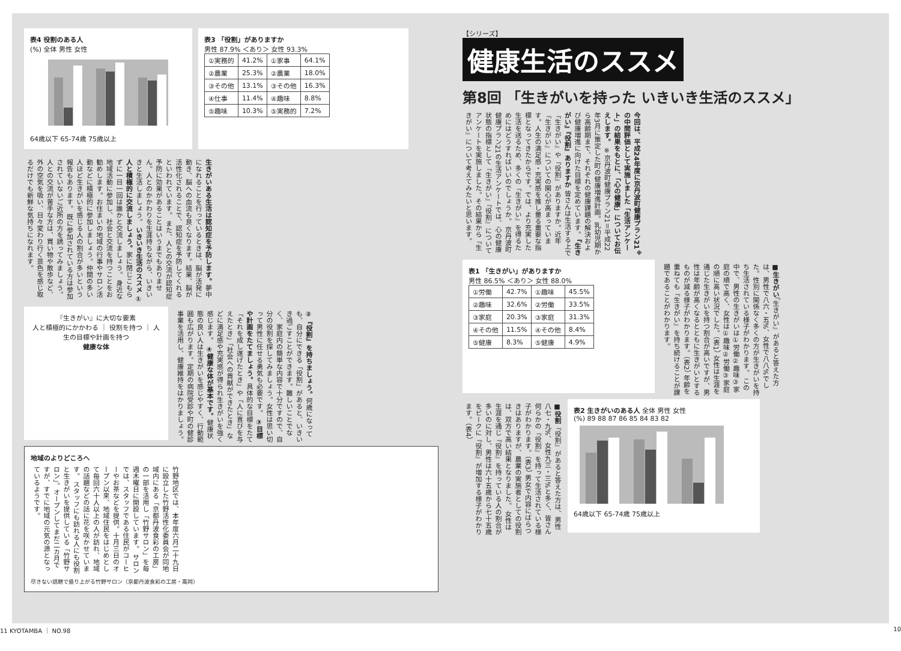表4 役割のある人
(%) 全体 男性 女性
64歳以下 65-74歳 75歳以上
表3 「役割」がありますか
男性 87.9% ＜あり＞ 女性 93.3%
| ①実務的 | 41.2% | ①家事 | 64.1% |
| ②農業 | 25.3% | ②農業 | 18.0% |
| ③その他 | 13.1% | ③その他 | 16.3% |
| ④仕事 | 11.4% | ④趣味 | 8.8% |
| ⑤趣味 | 10.3% | ⑤実務的 | 7.2% |
生きがいある生活は認知症を予防します。夢中になれることを行っているときは、脳が活発に動き、脳への血流も良くなります。結果、脳が活性化されることで、認知症を予防してくれるといわれています。 また、人との交流が認知症予防に効果があることはいうまでもありません。人とのかかわりを生涯持ちながら、いきいきと生活しましょう。 いきいき生活のススメ ①人と積極的に交流しましょう。家に閉じこもらずに一日一回は誰かと交流しましょう。 身近な地域活動に参加し、社会と交流を持つことをお勧めします。お住まいの地域の行事やサロン活動などに積極的に参加しましょう。仲間の多い人ほど生きがいを感じる人の割合が多いという報告もあります。 既に参加されている方は参加されていないご近所の方を誘ってみましょう。 人との交流が苦手な方は、買い物や散歩など、外の空気を吸い、日々変わり行く景色を感じ取るだけでも新鮮な気持ちになれます。
『生きがい』に大切な要素
人と積極的にかかわる ｜ 役割を持つ ｜ 人生の目標や計画を持つ
健康な体
②『役割』を持ちましょう。何歳になっても、自分にできる「役割」があると、いきいき過ごすことができます。難しいことでなく、家庭内の簡単な内容で十分ですので、自分の役割を探してみましょう。女性は思い切って男性に任せる勇気も必要です。 ③目標や計画をたてましょう。具体的な目標をたて「それを成し遂げたとき」や「人に喜びを与えたとき」「社会への貢献ができたとき」などに満足感や充実感が得られ生きがいを強く感じます。 ④健康な体が基本です。健康状態の良い人は生きがいを感じやすく、行動範囲も広がります。定期の病院受診や町の健診事業を活用し、健康維持をはかりましょう。
地域のよりどころへ
竹野地区では、本年度六月二十九日に設立した竹野活性化委員会が同地域内にある「京都丹波食彩の工房」の一部を活用し「竹野サロン」を毎週木曜日に開設しています。 サロンでは、スタッフである住民がコーヒーやお茶などを提供。十月三日のオープン以来、地域住民をはじめとして毎回六十人以上の人が訪れ、地域の話題などの話に花を咲かせています。 スタッフにも訪れる人にも役割と生きがいを提供している「竹野サロン」。オープンしてまだ二カ月ですが、すでに地域の元気の源となっているようです。
尽きない話題で盛り上がる竹野サロン（京都丹波食彩の工房・高岡）
【シリーズ】
健康生活のススメ
第8回 「生きがいを持った いきいき生活のススメ」
今回は、平成24年度に京丹波町健康プラン21<sup>※</sup>の中間評価として実施しました「生活アンケート」の結果をもとに、「心の健康」についてお伝えします。 ※京丹波町健康プラン21＝平成22年3月に策定した町の健康増進計画。乳幼児期から高齢期まで、それぞれの健康課題の解決および健康増進に向けた目標を定めています。 『生きがい』『役割』ありますか 皆さんは生活する上で『生きがい』や『役割』がありますか。近年『生きがい』についての関心が高まっています。人生の満足感・充実感を推し量る重要な指標となってきたからです。では、より充実した生活を送るため、多くの『生きがい』を得るためにはどうすればいいのでしょうか。 京丹波町健康プラン21の生活アンケートでは、心の健康状態の指標として『生きがい』『役割』についてアンケートを実施しました。その結果から『生きがい』について考えてみたいと思います。
表1 「生きがい」がありますか
男性 86.5% ＜あり＞ 女性 88.0%
| ①労働 | 42.7% | ①趣味 | 45.5% |
| ②趣味 | 32.6% | ②労働 | 33.5% |
| ③家庭 | 20.3% | ③家庭 | 31.3% |
| ④その他 | 11.5% | ④その他 | 8.4% |
| ⑤健康 | 8.3% | ⑤健康 | 4.9% |
■生きがい『生きがい』があると答えた方は、男性で八六・五%、女性で八八%でした。性別に関係なく多くの方が生きがいを持ち生活されている様子がわかります。 この中で、男性の生きがいは①労働②趣味③家庭の順で高く、女性は①趣味②労働③家庭の順に高い状況でした。（表1） 女性は生涯を通じた生きがいを持つ割合が高いですが、男性は年齢が高くなるとともに生きがいとするものが減る様子がわかります。（表2） 年齢を重ねても『生きがい』を持ち続けることが課題であることがわかります。
■役割『役割』があると答えた方は、男性八七・九%、女性九三・三%と多く、皆さん何らかの『役割』を持って生活されている様子がわかります。（表3） 男女で内容にばらつきはありますが、農業の実施者としての役割は、双方で高い結果となりました。 女性は生涯を通じ『役割』を持っている人の割合が多いのに対し、男性は六十五歳から七十五歳をピークに『役割』が増加する様子がわかります。（表4）
表2 生きがいのある人 全体 男性 女性
(%) 89 88 87 86 85 84 83 82
64歳以下 65-74歳 75歳以上
11 KYOTAMBA ｜ NO.98 10